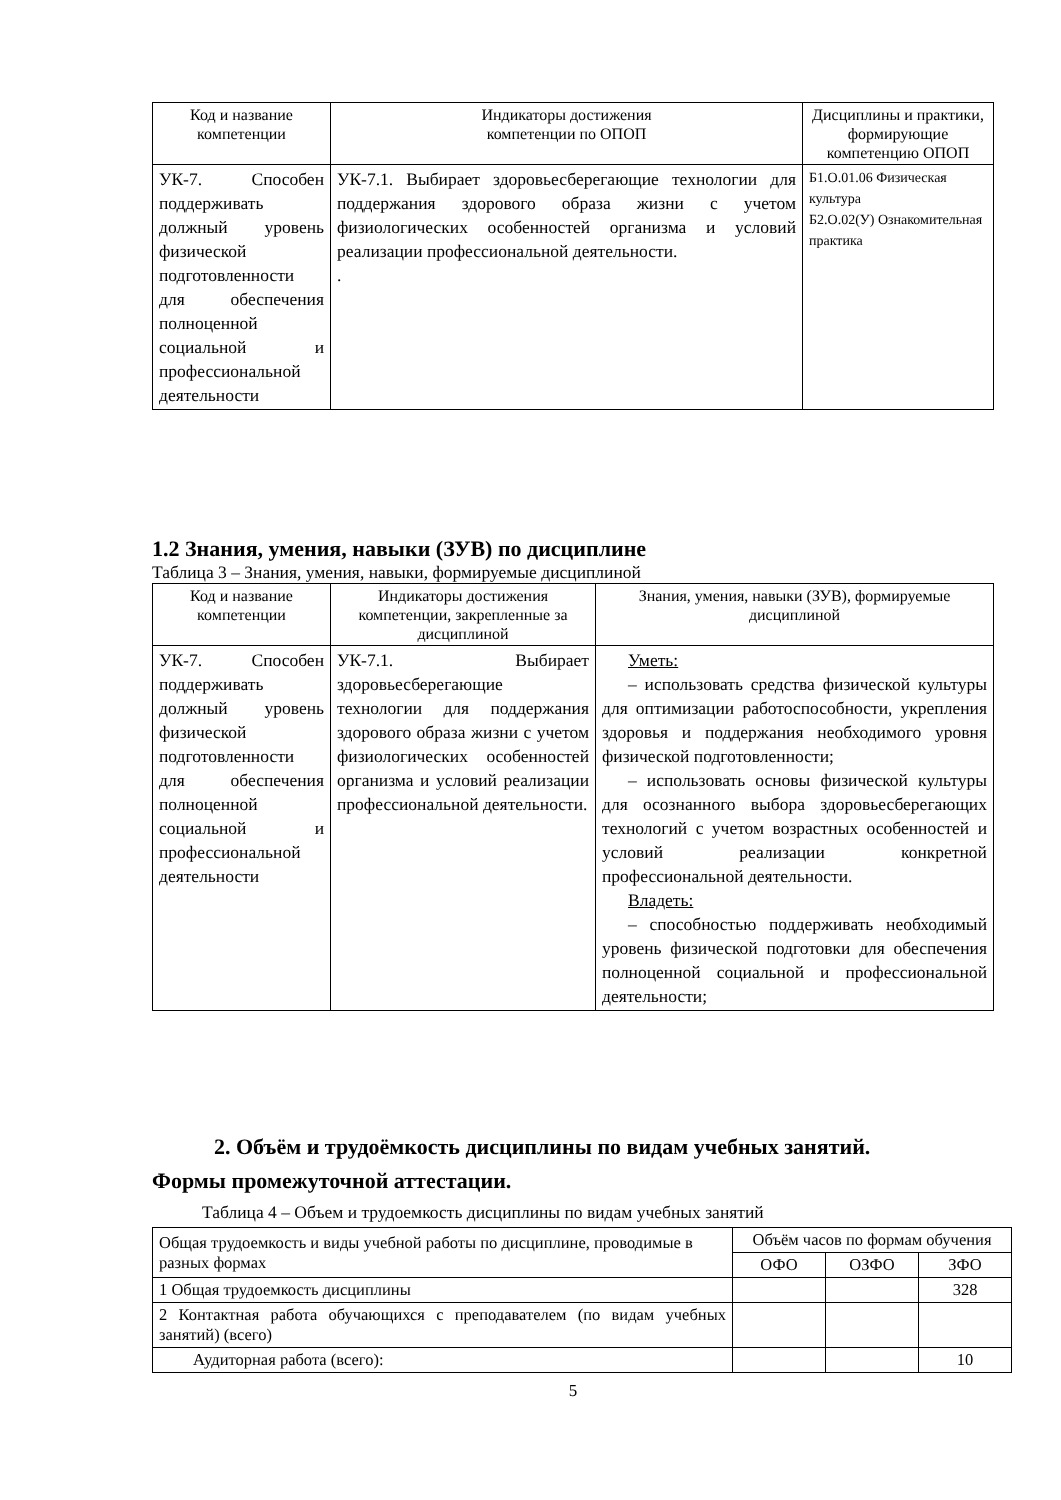| Код и название компетенции | Индикаторы достижения компетенции по ОПОП | Дисциплины и практики, формирующие компетенцию ОПОП |
| --- | --- | --- |
| УК-7. Способен поддерживать должный уровень физической подготовленности для обеспечения полноценной социальной и профессиональной деятельности | УК-7.1. Выбирает здоровьесберегающие технологии для поддержания здорового образа жизни с учетом физиологических особенностей организма и условий реализации профессиональной деятельности. . | Б1.О.01.06 Физическая культура Б2.О.02(У) Ознакомительная практика |
1.2 Знания, умения, навыки (ЗУВ) по дисциплине
Таблица 3 – Знания, умения, навыки, формируемые дисциплиной
| Код и название компетенции | Индикаторы достижения компетенции, закрепленные за дисциплиной | Знания, умения, навыки (ЗУВ), формируемые дисциплиной |
| --- | --- | --- |
| УК-7. Способен поддерживать должный уровень физической подготовленности для обеспечения полноценной социальной и профессиональной деятельности | УК-7.1. Выбирает здоровьесберегающие технологии для поддержания здорового образа жизни с учетом физиологических особенностей организма и условий реализации профессиональной деятельности. | Уметь: – использовать средства физической культуры для оптимизации работоспособности, укрепления здоровья и поддержания необходимого уровня физической подготовленности; – использовать основы физической культуры для осознанного выбора здоровьесберегающих технологий с учетом возрастных особенностей и условий реализации конкретной профессиональной деятельности. Владеть: – способностью поддерживать необходимый уровень физической подготовки для обеспечения полноценной социальной и профессиональной деятельности; |
2. Объём и трудоёмкость дисциплины по видам учебных занятий.
Формы промежуточной аттестации.
Таблица 4 – Объем и трудоемкость дисциплины по видам учебных занятий
| Общая трудоемкость и виды учебной работы по дисциплине, проводимые в разных формах | Объём часов по формам обучения | | |
| | ОФО | ОЗФО | ЗФО |
| 1 Общая трудоемкость дисциплины | | | 328 |
| 2 Контактная работа обучающихся с преподавателем (по видам учебных занятий) (всего) | | | |
| Аудиторная работа (всего): | | | 10 |
5